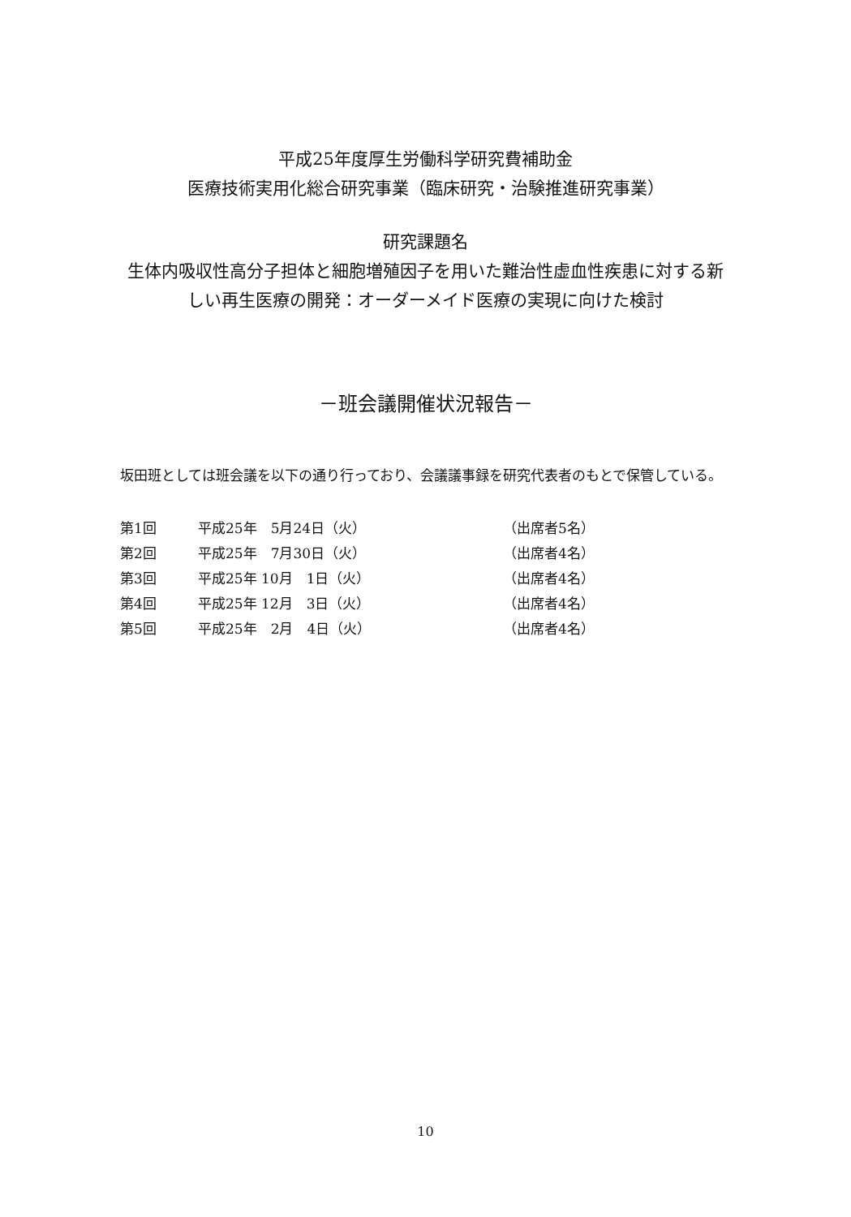平成25年度厚生労働科学研究費補助金
医療技術実用化総合研究事業（臨床研究・治験推進研究事業）
研究課題名
生体内吸収性高分子担体と細胞増殖因子を用いた難治性虚血性疾患に対する新
しい再生医療の開発：オーダーメイド医療の実現に向けた検討
－班会議開催状況報告－
坂田班としては班会議を以下の通り行っており、会議議事録を研究代表者のもとで保管している。
| 第1回 | 平成25年 5月24日（火） | （出席者5名） |
| 第2回 | 平成25年 7月30日（火） | （出席者4名） |
| 第3回 | 平成25年 10月 1日（火） | （出席者4名） |
| 第4回 | 平成25年 12月 3日（火） | （出席者4名） |
| 第5回 | 平成25年 2月 4日（火） | （出席者4名） |
10